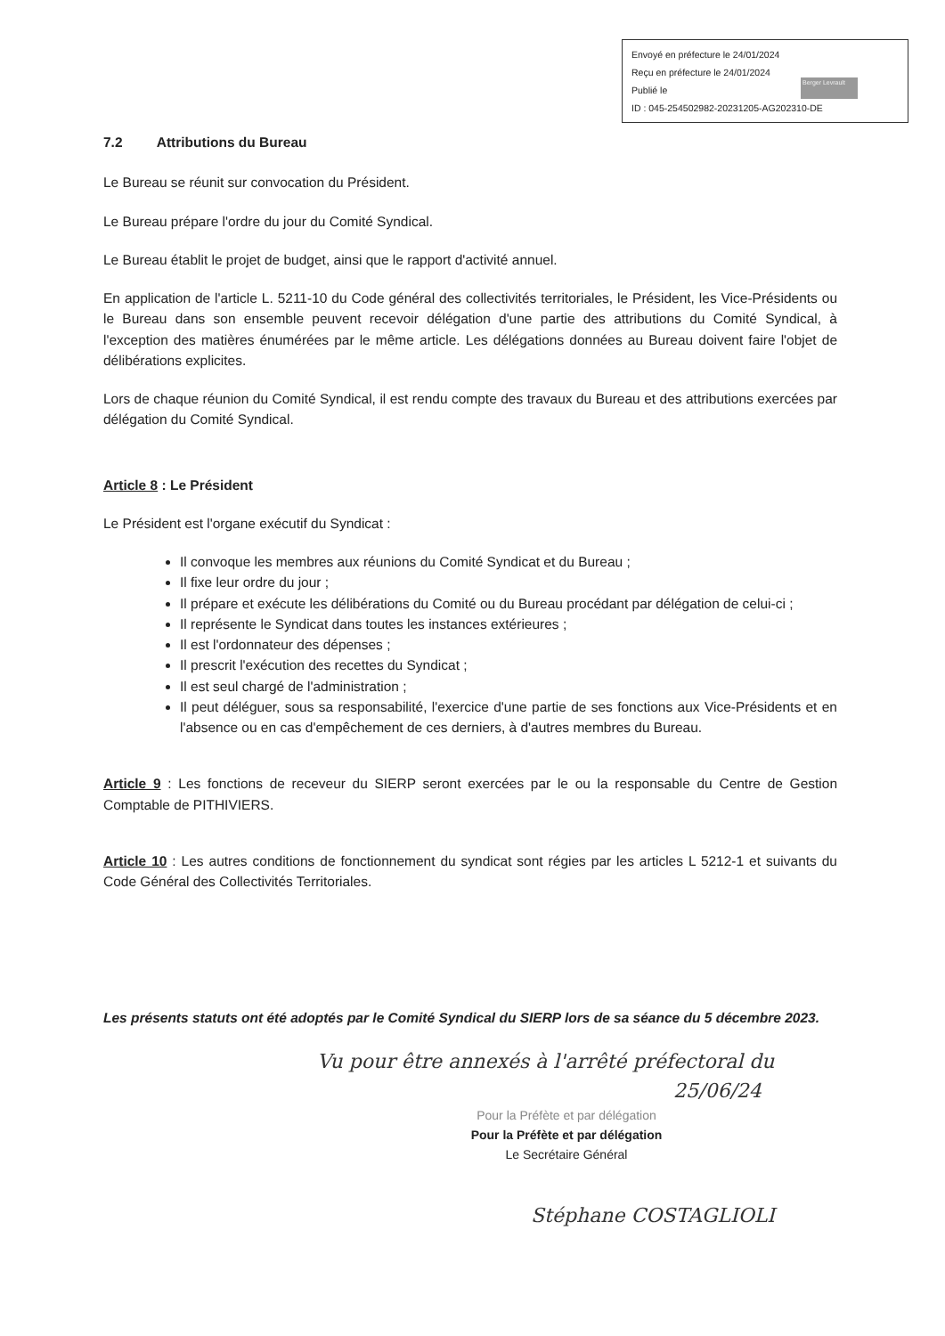Envoyé en préfecture le 24/01/2024
Reçu en préfecture le 24/01/2024
Publié le
ID : 045-254502982-20231205-AG202310-DE
Berger Levrault
7.2 Attributions du Bureau
Le Bureau se réunit sur convocation du Président.
Le Bureau prépare l'ordre du jour du Comité Syndical.
Le Bureau établit le projet de budget, ainsi que le rapport d'activité annuel.
En application de l'article L. 5211-10 du Code général des collectivités territoriales, le Président, les Vice-Présidents ou le Bureau dans son ensemble peuvent recevoir délégation d'une partie des attributions du Comité Syndical, à l'exception des matières énumérées par le même article. Les délégations données au Bureau doivent faire l'objet de délibérations explicites.
Lors de chaque réunion du Comité Syndical, il est rendu compte des travaux du Bureau et des attributions exercées par délégation du Comité Syndical.
Article 8 : Le Président
Le Président est l'organe exécutif du Syndicat :
Il convoque les membres aux réunions du Comité Syndicat et du Bureau ;
Il fixe leur ordre du jour ;
Il prépare et exécute les délibérations du Comité ou du Bureau procédant par délégation de celui-ci ;
Il représente le Syndicat dans toutes les instances extérieures ;
Il est l'ordonnateur des dépenses ;
Il prescrit l'exécution des recettes du Syndicat ;
Il est seul chargé de l'administration ;
Il peut déléguer, sous sa responsabilité, l'exercice d'une partie de ses fonctions aux Vice-Présidents et en l'absence ou en cas d'empêchement de ces derniers, à d'autres membres du Bureau.
Article 9 : Les fonctions de receveur du SIERP seront exercées par le ou la responsable du Centre de Gestion Comptable de PITHIVIERS.
Article 10 : Les autres conditions de fonctionnement du syndicat sont régies par les articles L 5212-1 et suivants du Code Général des Collectivités Territoriales.
Les présents statuts ont été adoptés par le Comité Syndical du SIERP lors de sa séance du 5 décembre 2023.
Vu pour être annexés à l'arrêté préfectoral du
25/06/24
Pour la Préfète et par délégation
Pour la Préfète et par délégation
Le Secrétaire Général
Stéphane COSTAGLIOLI